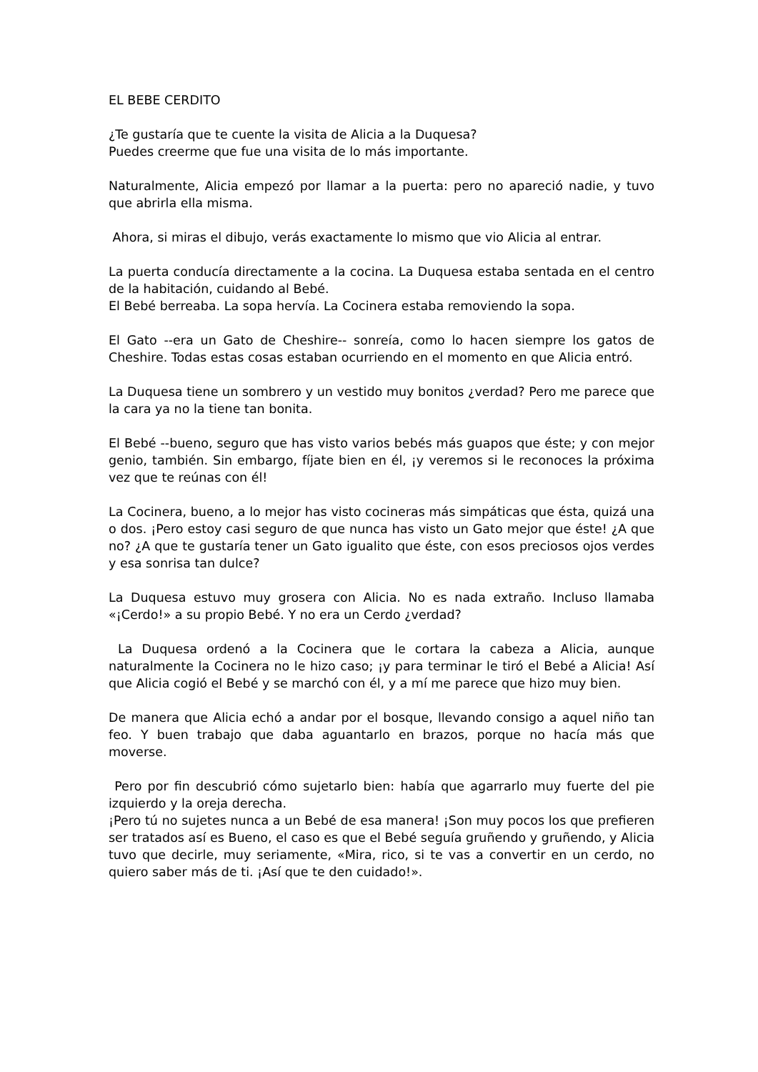EL BEBE CERDITO
¿Te gustaría que te cuente la visita de Alicia a la Duquesa?
Puedes creerme que fue una visita de lo más importante.
Naturalmente, Alicia empezó por llamar a la puerta: pero no apareció nadie, y tuvo que abrirla ella misma.
Ahora, si miras el dibujo, verás exactamente lo mismo que vio Alicia al entrar.
La puerta conducía directamente a la cocina. La Duquesa estaba sentada en el centro de la habitación, cuidando al Bebé.
El Bebé berreaba. La sopa hervía. La Cocinera estaba removiendo la sopa.
El Gato --era un Gato de Cheshire-- sonreía, como lo hacen siempre los gatos de Cheshire. Todas estas cosas estaban ocurriendo en el momento en que Alicia entró.
La Duquesa tiene un sombrero y un vestido muy bonitos ¿verdad? Pero me parece que la cara ya no la tiene tan bonita.
El Bebé --bueno, seguro que has visto varios bebés más guapos que éste; y con mejor genio, también. Sin embargo, fíjate bien en él, ¡y veremos si le reconoces la próxima vez que te reúnas con él!
La Cocinera, bueno, a lo mejor has visto cocineras más simpáticas que ésta, quizá una o dos. ¡Pero estoy casi seguro de que nunca has visto un Gato mejor que éste! ¿A que no? ¿A que te gustaría tener un Gato igualito que éste, con esos preciosos ojos verdes y esa sonrisa tan dulce?
La Duquesa estuvo muy grosera con Alicia. No es nada extraño. Incluso llamaba «¡Cerdo!» a su propio Bebé. Y no era un Cerdo ¿verdad?
La Duquesa ordenó a la Cocinera que le cortara la cabeza a Alicia, aunque naturalmente la Cocinera no le hizo caso; ¡y para terminar le tiró el Bebé a Alicia! Así que Alicia cogió el Bebé y se marchó con él, y a mí me parece que hizo muy bien.
De manera que Alicia echó a andar por el bosque, llevando consigo a aquel niño tan feo. Y buen trabajo que daba aguantarlo en brazos, porque no hacía más que moverse.
Pero por fin descubrió cómo sujetarlo bien: había que agarrarlo muy fuerte del pie izquierdo y la oreja derecha.
¡Pero tú no sujetes nunca a un Bebé de esa manera! ¡Son muy pocos los que prefieren ser tratados así es Bueno, el caso es que el Bebé seguía gruñendo y gruñendo, y Alicia tuvo que decirle, muy seriamente, «Mira, rico, si te vas a convertir en un cerdo, no quiero saber más de ti. ¡Así que te den cuidado!».